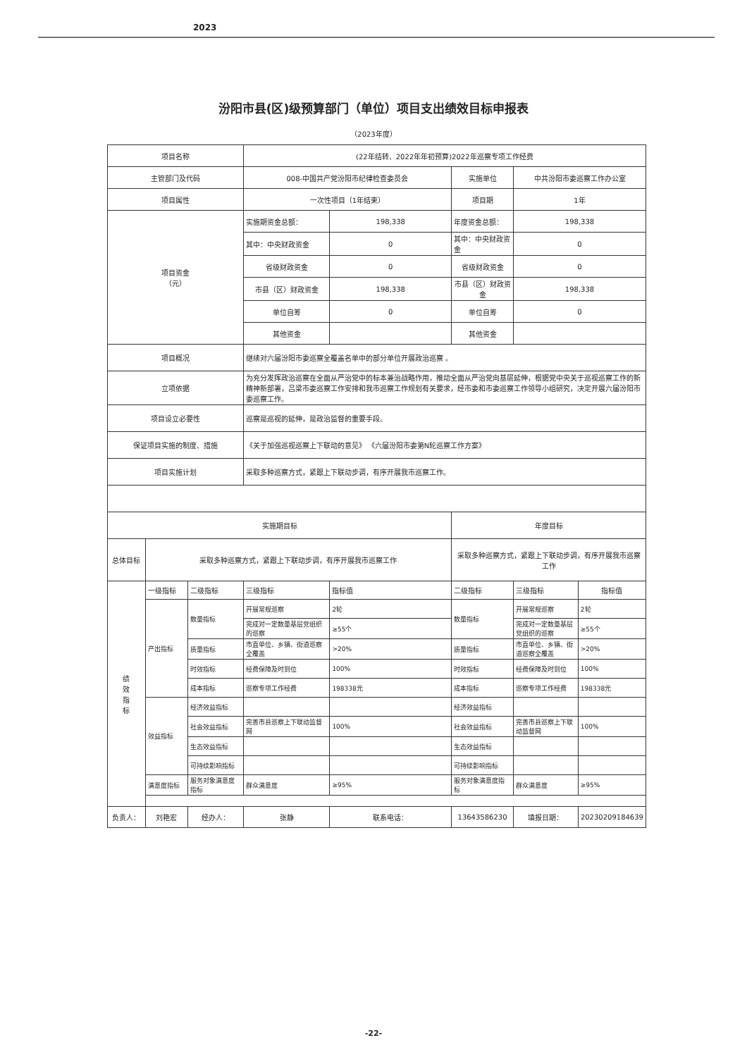2023
汾阳市县(区)级预算部门（单位）项目支出绩效目标申报表
（2023年度）
| 项目名称 | | | (22年结转、2022年年初预算)2022年巡察专项工作经费 | | | | |
| 主管部门及代码 | | | 008-中国共产党汾阳市纪律检查委员会 | | 实施单位 | 中共汾阳市委巡察工作办公室 | |
| 项目属性 | | | 一次性项目（1年结束） | | 项目期 | 1年 | |
| 项目资金 （元） | | | 实施期资金总额： | 198,338 | 年度资金总额： | 198,338 | |
| | | | 其中：中央财政资金 | 0 | 其中：中央财政资金 | 0 | |
| | | | 省级财政资金 | 0 | 省级财政资金 | 0 | |
| | | | 市县（区）财政资金 | 198,338 | 市县（区）财政资金 | 198,338 | |
| | | | 单位自筹 | 0 | 单位自筹 | 0 | |
| | | | 其他资金 | | 其他资金 | | |
| 项目概况 | | | 继续对六届汾阳市委巡察全覆盖名单中的部分单位开展政治巡察 。 | | | | |
| 立项依据 | | | 为充分发挥政治巡察在全面从严治党中的标本兼治战略作用，推动全面从严治党向基层延伸，根据党中央关于巡视巡察工作的新精神新部署，吕梁市委巡察工作安排和我市巡察工作规划有关要求，经市委和市委巡察工作领导小组研究，决定开展六届汾阳市委巡察工作。 | | | | |
| 项目设立必要性 | | | 巡察是巡视的延伸，是政治监督的重要手段。 | | | | |
| 保证项目实施的制度、措施 | | | 《关于加强巡视巡察上下联动的意见》 《六届汾阳市委第N轮巡察工作方案》 | | | | |
| 项目实施计划 | | | 采取多种巡察方式，紧跟上下联动步调，有序开展我市巡察工作。 | | | | |
| 实施期目标 | | | | | 年度目标 | | |
| 总体目标 | 采取多种巡察方式，紧跟上下联动步调，有序开展我市巡察工作 | | | | 采取多种巡察方式，紧跟上下联动步调，有序开展我市巡察工作 | | |
| 绩 效 指 标 | 一级指标 | 二级指标 | 三级指标 | 指标值 | 二级指标 | 三级指标 | 指标值 |
| | 产出指标 | 数量指标 | 开展常规巡察 | 2轮 | 数量指标 | 开展常规巡察 | 2轮 |
| | | | 完成对一定数量基层党组织的巡察 | ≥55个 | | 完成对一定数量基层党组织的巡察 | ≥55个 |
| | | 质量指标 | 市直单位、乡镇、街道巡察全覆盖 | >20% | 质量指标 | 市直单位、乡镇、街道巡察全覆盖 | >20% |
| | | 时效指标 | 经费保障及时到位 | 100% | 时效指标 | 经费保障及时到位 | 100% |
| | | 成本指标 | 巡察专项工作经费 | 198338元 | 成本指标 | 巡察专项工作经费 | 198338元 |
| | 效益指标 | 经济效益指标 | | | 经济效益指标 | | |
| | | 社会效益指标 | 完善市县巡察上下联动监督网 | 100% | 社会效益指标 | 完善市县巡察上下联动监督网 | 100% |
| | | 生态效益指标 | | | 生态效益指标 | | |
| | | 可持续影响指标 | | | 可持续影响指标 | | |
| | 满意度指标 | 服务对象满意度指标 | 群众满意度 | ≥95% | 服务对象满意度指标 | 群众满意度 | ≥95% |
| 负责人： | 刘艳宏 | 经办人： | 张静 | 联系电话： | 13643586230 | 填报日期： | 20230209184639 |
-22-